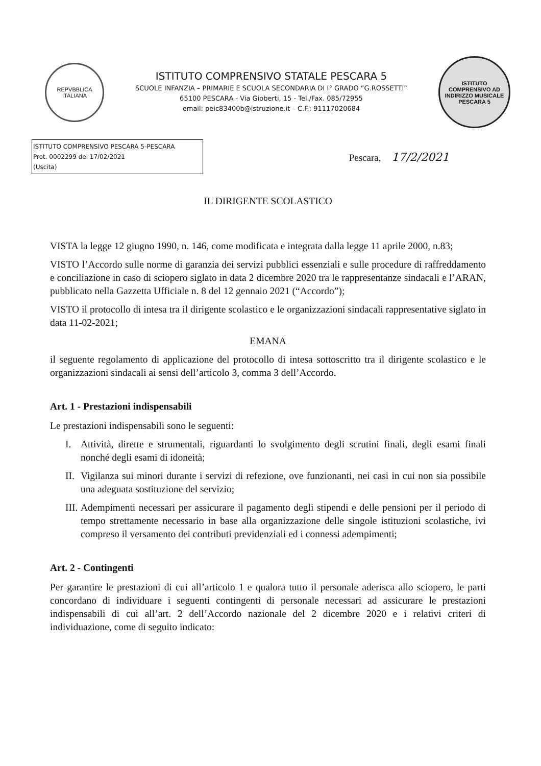REPVBBLICA ITALIANA
ISTITUTO COMPRENSIVO STATALE PESCARA 5
SCUOLE INFANZIA – PRIMARIE E SCUOLA SECONDARIA DI I° GRADO ”G.ROSSETTI”
65100 PESCARA - Via Gioberti, 15 - Tel./Fax. 085/72955
email: peic83400b@istruzione.it – C.F.: 91117020684
ISTITUTO COMPRENSIVO AD INDIRIZZO MUSICALE PESCARA 5
ISTITUTO COMPRENSIVO PESCARA 5-PESCARA
Prot. 0002299 del 17/02/2021
(Uscita)
Pescara, 17/2/2021
IL DIRIGENTE SCOLASTICO
VISTA la legge 12 giugno 1990, n. 146, come modificata e integrata dalla legge 11 aprile 2000, n.83;
VISTO l’Accordo sulle norme di garanzia dei servizi pubblici essenziali e sulle procedure di raffreddamento e conciliazione in caso di sciopero siglato in data 2 dicembre 2020 tra le rappresentanze sindacali e l’ARAN, pubblicato nella Gazzetta Ufficiale n. 8 del 12 gennaio 2021 (“Accordo”);
VISTO il protocollo di intesa tra il dirigente scolastico e le organizzazioni sindacali rappresentative siglato in data 11-02-2021;
EMANA
il seguente regolamento di applicazione del protocollo di intesa sottoscritto tra il dirigente scolastico e le organizzazioni sindacali ai sensi dell’articolo 3, comma 3 dell’Accordo.
Art. 1 - Prestazioni indispensabili
Le prestazioni indispensabili sono le seguenti:
I. Attività, dirette e strumentali, riguardanti lo svolgimento degli scrutini finali, degli esami finali nonché degli esami di idoneità;
II.
Vigilanza sui minori durante i servizi di refezione, ove funzionanti, nei casi in cui non sia possibile una adeguata sostituzione del servizio;
III.
Adempimenti necessari per assicurare il pagamento degli stipendi e delle pensioni per il periodo di tempo strettamente necessario in base alla organizzazione delle singole istituzioni scolastiche, ivi compreso il versamento dei contributi previdenziali ed i connessi adempimenti;
Art. 2 - Contingenti
Per garantire le prestazioni di cui all’articolo 1 e qualora tutto il personale aderisca allo sciopero, le parti concordano di individuare i seguenti contingenti di personale necessari ad assicurare le prestazioni indispensabili di cui all’art. 2 dell’Accordo nazionale del 2 dicembre 2020 e i relativi criteri di individuazione, come di seguito indicato: